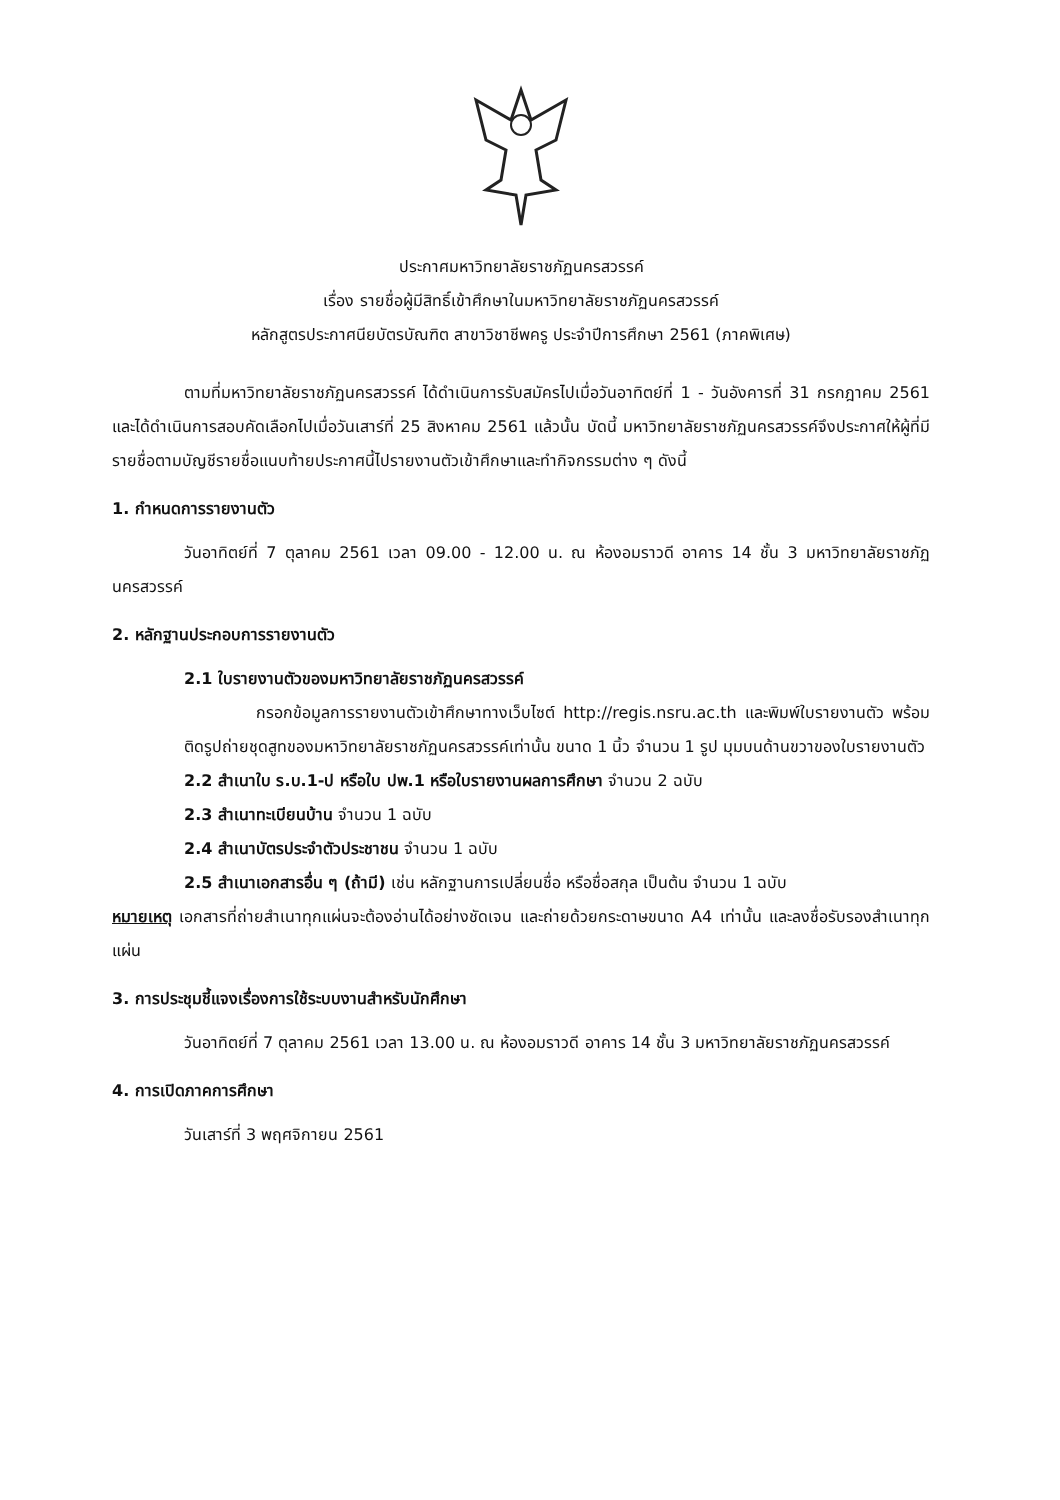ประกาศมหาวิทยาลัยราชภัฏนครสวรรค์
เรื่อง รายชื่อผู้มีสิทธิ์เข้าศึกษาในมหาวิทยาลัยราชภัฏนครสวรรค์
หลักสูตรประกาศนียบัตรบัณฑิต สาขาวิชาชีพครู ประจำปีการศึกษา 2561 (ภาคพิเศษ)
ตามที่มหาวิทยาลัยราชภัฏนครสวรรค์ ได้ดำเนินการรับสมัครไปเมื่อวันอาทิตย์ที่ 1 - วันอังคารที่ 31 กรกฎาคม 2561 และได้ดำเนินการสอบคัดเลือกไปเมื่อวันเสาร์ที่ 25 สิงหาคม 2561 แล้วนั้น บัดนี้ มหาวิทยาลัยราชภัฏนครสวรรค์จึงประกาศให้ผู้ที่มีรายชื่อตามบัญชีรายชื่อแนบท้ายประกาศนี้ไปรายงานตัวเข้าศึกษาและทำกิจกรรมต่าง ๆ ดังนี้
1. กำหนดการรายงานตัว
วันอาทิตย์ที่ 7 ตุลาคม 2561 เวลา 09.00 - 12.00 น. ณ ห้องอมราวดี อาคาร 14 ชั้น 3 มหาวิทยาลัยราชภัฏนครสวรรค์
2. หลักฐานประกอบการรายงานตัว
2.1 ใบรายงานตัวของมหาวิทยาลัยราชภัฏนครสวรรค์
กรอกข้อมูลการรายงานตัวเข้าศึกษาทางเว็บไซต์ http://regis.nsru.ac.th และพิมพ์ใบรายงานตัว พร้อมติดรูปถ่ายชุดสูทของมหาวิทยาลัยราชภัฏนครสวรรค์เท่านั้น ขนาด 1 นิ้ว จำนวน 1 รูป มุมบนด้านขวาของใบรายงานตัว
2.2 สำเนาใบ ร.บ.1-ป หรือใบ ปพ.1 หรือใบรายงานผลการศึกษา จำนวน 2 ฉบับ
2.3 สำเนาทะเบียนบ้าน จำนวน 1 ฉบับ
2.4 สำเนาบัตรประจำตัวประชาชน จำนวน 1 ฉบับ
2.5 สำเนาเอกสารอื่น ๆ (ถ้ามี) เช่น หลักฐานการเปลี่ยนชื่อ หรือชื่อสกุล เป็นต้น จำนวน 1 ฉบับ
หมายเหตุ เอกสารที่ถ่ายสำเนาทุกแผ่นจะต้องอ่านได้อย่างชัดเจน และถ่ายด้วยกระดาษขนาด A4 เท่านั้น และลงชื่อรับรองสำเนาทุกแผ่น
3. การประชุมชี้แจงเรื่องการใช้ระบบงานสำหรับนักศึกษา
วันอาทิตย์ที่ 7 ตุลาคม 2561 เวลา 13.00 น. ณ ห้องอมราวดี อาคาร 14 ชั้น 3 มหาวิทยาลัยราชภัฏนครสวรรค์
4. การเปิดภาคการศึกษา
วันเสาร์ที่ 3 พฤศจิกายน 2561